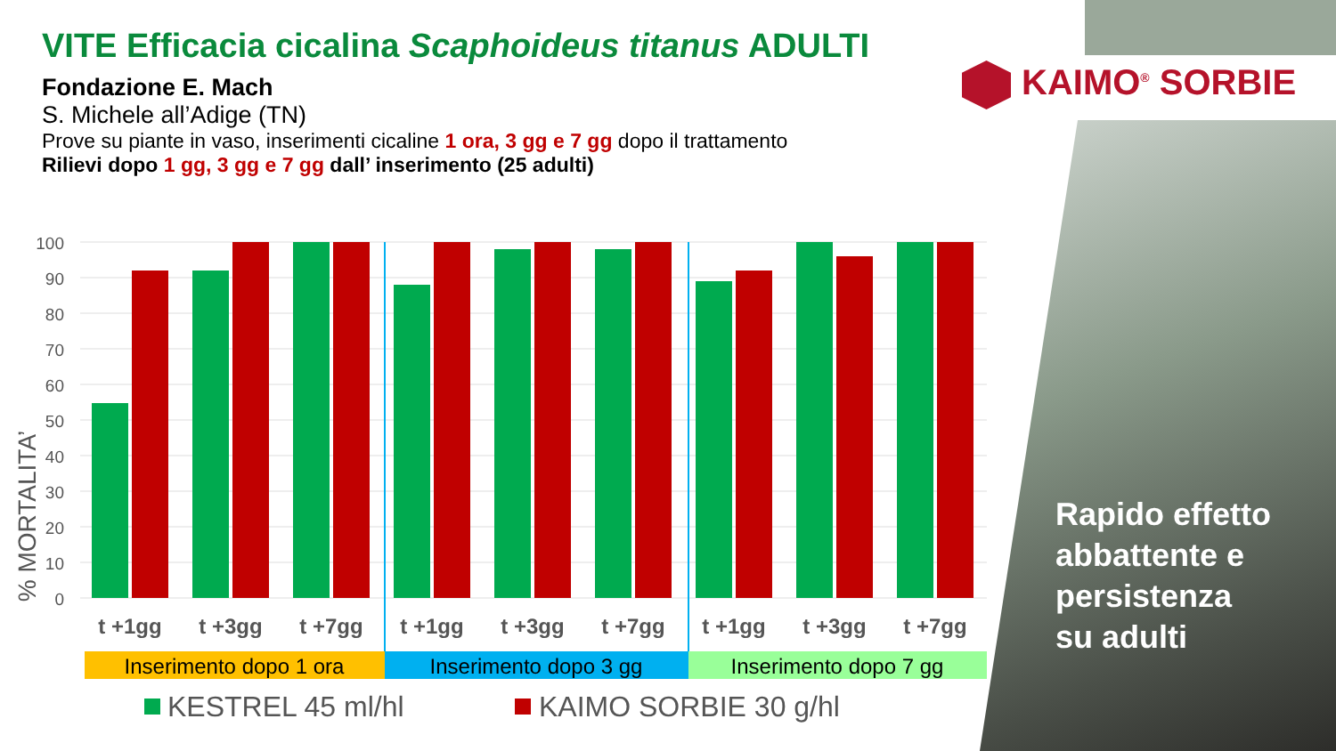VITE Efficacia cicalina Scaphoideus titanus ADULTI
Fondazione E. Mach
S. Michele all’Adige (TN)
Prove su piante in vaso, inserimenti cicaline 1 ora, 3 gg e 7 gg dopo il trattamento
Rilievi dopo 1 gg, 3 gg e 7 gg dall’ inserimento (25 adulti)
KAIMO<sup>®</sup> SORBIE
Rapido effetto
abbattente e
persistenza
su adulti
100
90
80
70
60
50
40
30
20
10
0
% MORTALITA’
t +1gg
t +3gg
t +7gg
t +1gg
t +3gg
t +7gg
t +1gg
t +3gg
t +7gg
Inserimento dopo 1 ora
Inserimento dopo 3 gg
Inserimento dopo 7 gg
KESTREL 45 ml/hl
KAIMO SORBIE 30 g/hl